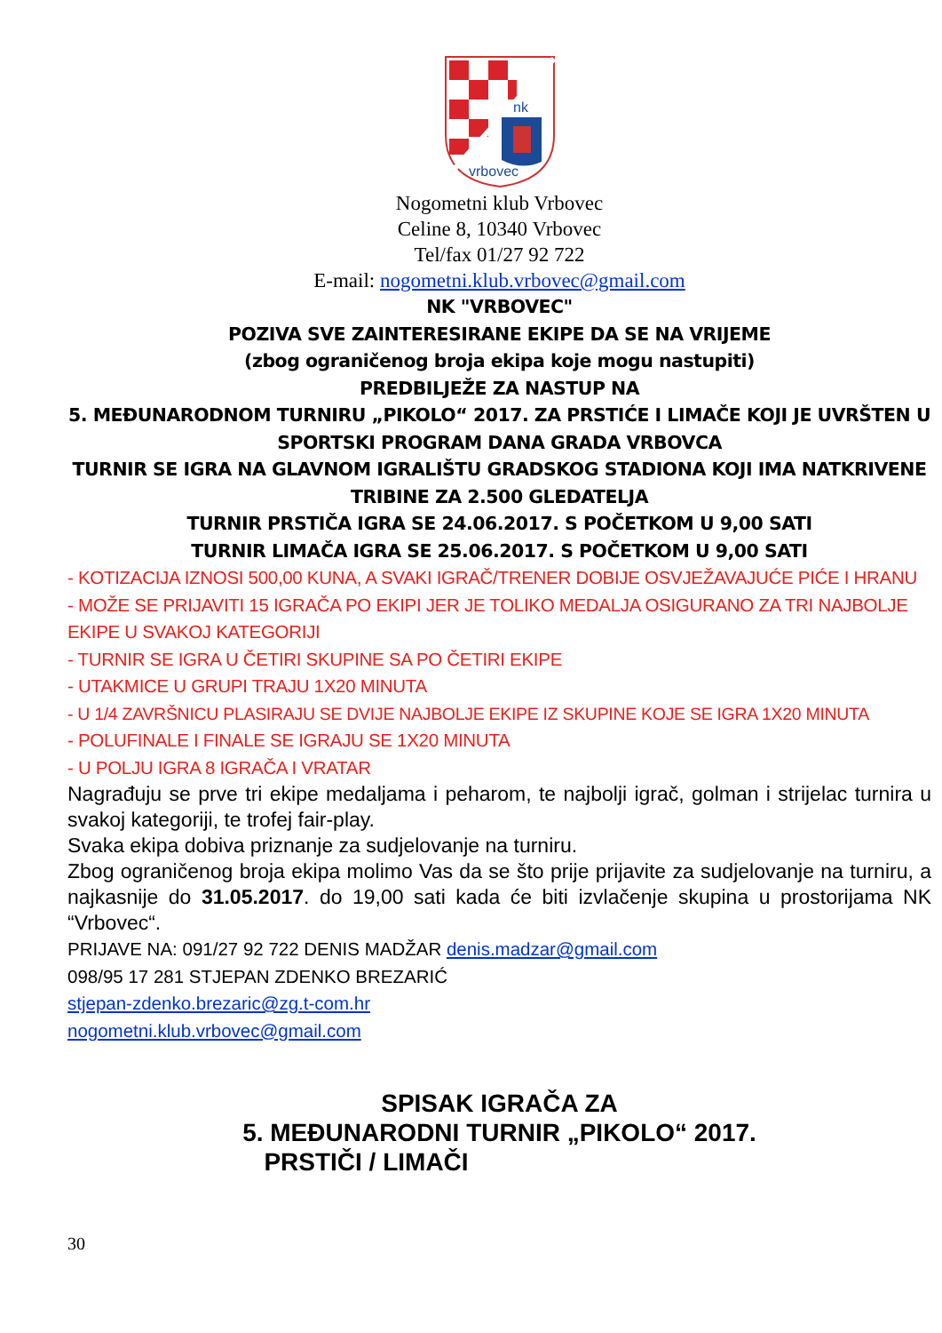nk
vrbovec
Nogometni klub Vrbovec
Celine 8, 10340 Vrbovec
Tel/fax 01/27 92 722
E-mail: nogometni.klub.vrbovec@gmail.com
NK "VRBOVEC"
POZIVA SVE ZAINTERESIRANE EKIPE DA SE NA VRIJEME
(zbog ograničenog broja ekipa koje mogu nastupiti)
PREDBILJEŽE ZA NASTUP NA
5. MEĐUNARODNOM TURNIRU „PIKOLO“ 2017. ZA PRSTIĆE I LIMAČE KOJI JE UVRŠTEN U SPORTSKI PROGRAM DANA GRADA VRBOVCA
TURNIR SE IGRA NA GLAVNOM IGRALIŠTU GRADSKOG STADIONA KOJI IMA NATKRIVENE TRIBINE ZA 2.500 GLEDATELJA
TURNIR PRSTIČA IGRA SE 24.06.2017. S POČETKOM U 9,00 SATI
TURNIR LIMAČA IGRA SE 25.06.2017. S POČETKOM U 9,00 SATI
- KOTIZACIJA IZNOSI 500,00 KUNA, A SVAKI IGRAČ/TRENER DOBIJE OSVJEŽAVAJUĆE PIĆE I HRANU
- MOŽE SE PRIJAVITI 15 IGRAČA PO EKIPI JER JE TOLIKO MEDALJA OSIGURANO ZA TRI NAJBOLJE EKIPE U SVAKOJ KATEGORIJI
- TURNIR SE IGRA U ČETIRI SKUPINE SA PO ČETIRI EKIPE
- UTAKMICE U GRUPI TRAJU 1X20 MINUTA
- U 1/4 ZAVRŠNICU PLASIRAJU SE DVIJE NAJBOLJE EKIPE IZ SKUPINE KOJE SE IGRA 1X20 MINUTA
- POLUFINALE I FINALE SE IGRAJU SE 1X20 MINUTA
- U POLJU IGRA 8 IGRAČA I VRATAR
Nagrađuju se prve tri ekipe medaljama i peharom, te najbolji igrač, golman i strijelac turnira u svakoj kategoriji, te trofej fair-play.
Svaka ekipa dobiva priznanje za sudjelovanje na turniru.
Zbog ograničenog broja ekipa molimo Vas da se što prije prijavite za sudjelovanje na turniru, a najkasnije do 31.05.2017. do 19,00 sati kada će biti izvlačenje skupina u prostorijama NK “Vrbovec“.
PRIJAVE NA: 091/27 92 722 DENIS MADŽAR denis.madzar@gmail.com
098/95 17 281 STJEPAN ZDENKO BREZARIĆ
stjepan-zdenko.brezaric@zg.t-com.hr
nogometni.klub.vrbovec@gmail.com
SPISAK IGRAČA ZA
5. MEĐUNARODNI TURNIR „PIKOLO“ 2017.
PRSTIČI / LIMAČI
30